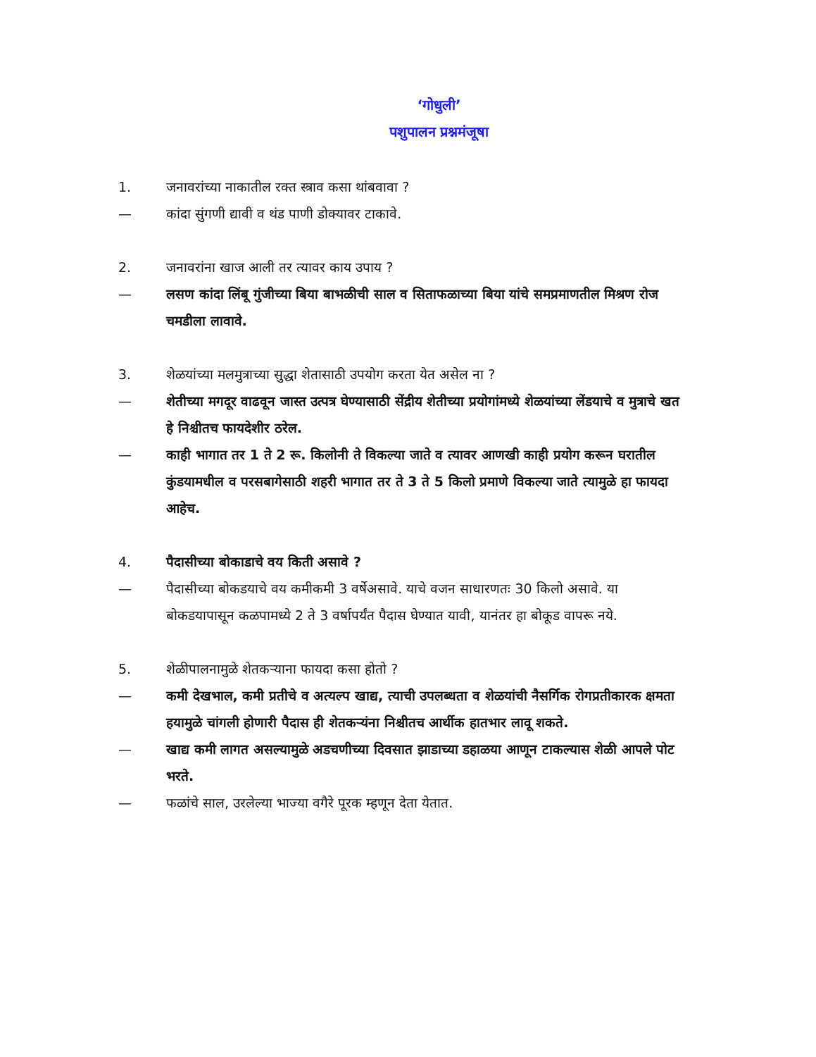‘गोधुली’
पशुपालन प्रश्नमंजूषा
1. जनावरांच्या नाकातील रक्त स्त्राव कसा थांबवावा ?
— कांदा सुंगणी द्यावी व थंड पाणी डोक्यावर टाकावे.
2. जनावरांना खाज आली तर त्यावर काय उपाय ?
— लसण कांदा लिंबू गुंजीच्या बिया बाभळीची साल व सिताफळाच्या बिया यांचे समप्रमाणतील मिश्रण रोज चमडीला लावावे.
3. शेळयांच्या मलमुत्राच्या सुद्धा शेतासाठी उपयोग करता येत असेल ना ?
— शेतीच्या मगदूर वाढवून जास्त उत्पत्र घेण्यासाठी सेंद्रीय शेतीच्या प्रयोगांमध्ये शेळयांच्या लेंडयाचे व मुत्राचे खत हे निश्चीतच फायदेशीर ठरेल.
— काही भागात तर 1 ते 2 रू. किलोनी ते विकल्या जाते व त्यावर आणखी काही प्रयोग करून घरातील कुंडयामधील व परसबागेसाठी शहरी भागात तर ते 3 ते 5 किलो प्रमाणे विकल्या जाते त्यामुळे हा फायदा आहेच.
4. पैदासीच्या बोकाडाचे वय किती असावे ?
— पैदासीच्या बोकडयाचे वय कमीकमी 3 वर्षेअसावे. याचे वजन साधारणतः 30 किलो असावे. या बोकडयापासून कळपामध्ये 2 ते 3 वर्षापर्यंत पैदास घेण्यात यावी, यानंतर हा बोकूड वापरू नये.
5. शेळीपालनामुळे शेतकऱ्याना फायदा कसा होतो ?
— कमी देखभाल, कमी प्रतीचे व अत्यल्प खाद्य, त्याची उपलब्धता व शेळयांची नैसर्गिक रोगप्रतीकारक क्षमता हयामुळे चांगली होणारी पैदास ही शेतकऱ्यंना निश्चीतच आर्थीक हातभार लावू शकते.
— खाद्य कमी लागत असल्यामुळे अडचणीच्या दिवसात झाडाच्या डहाळया आणून टाकल्यास शेळी आपले पोट भरते.
— फळांचे साल, उरलेल्या भाज्या वगैरे पूरक म्हणून देता येतात.